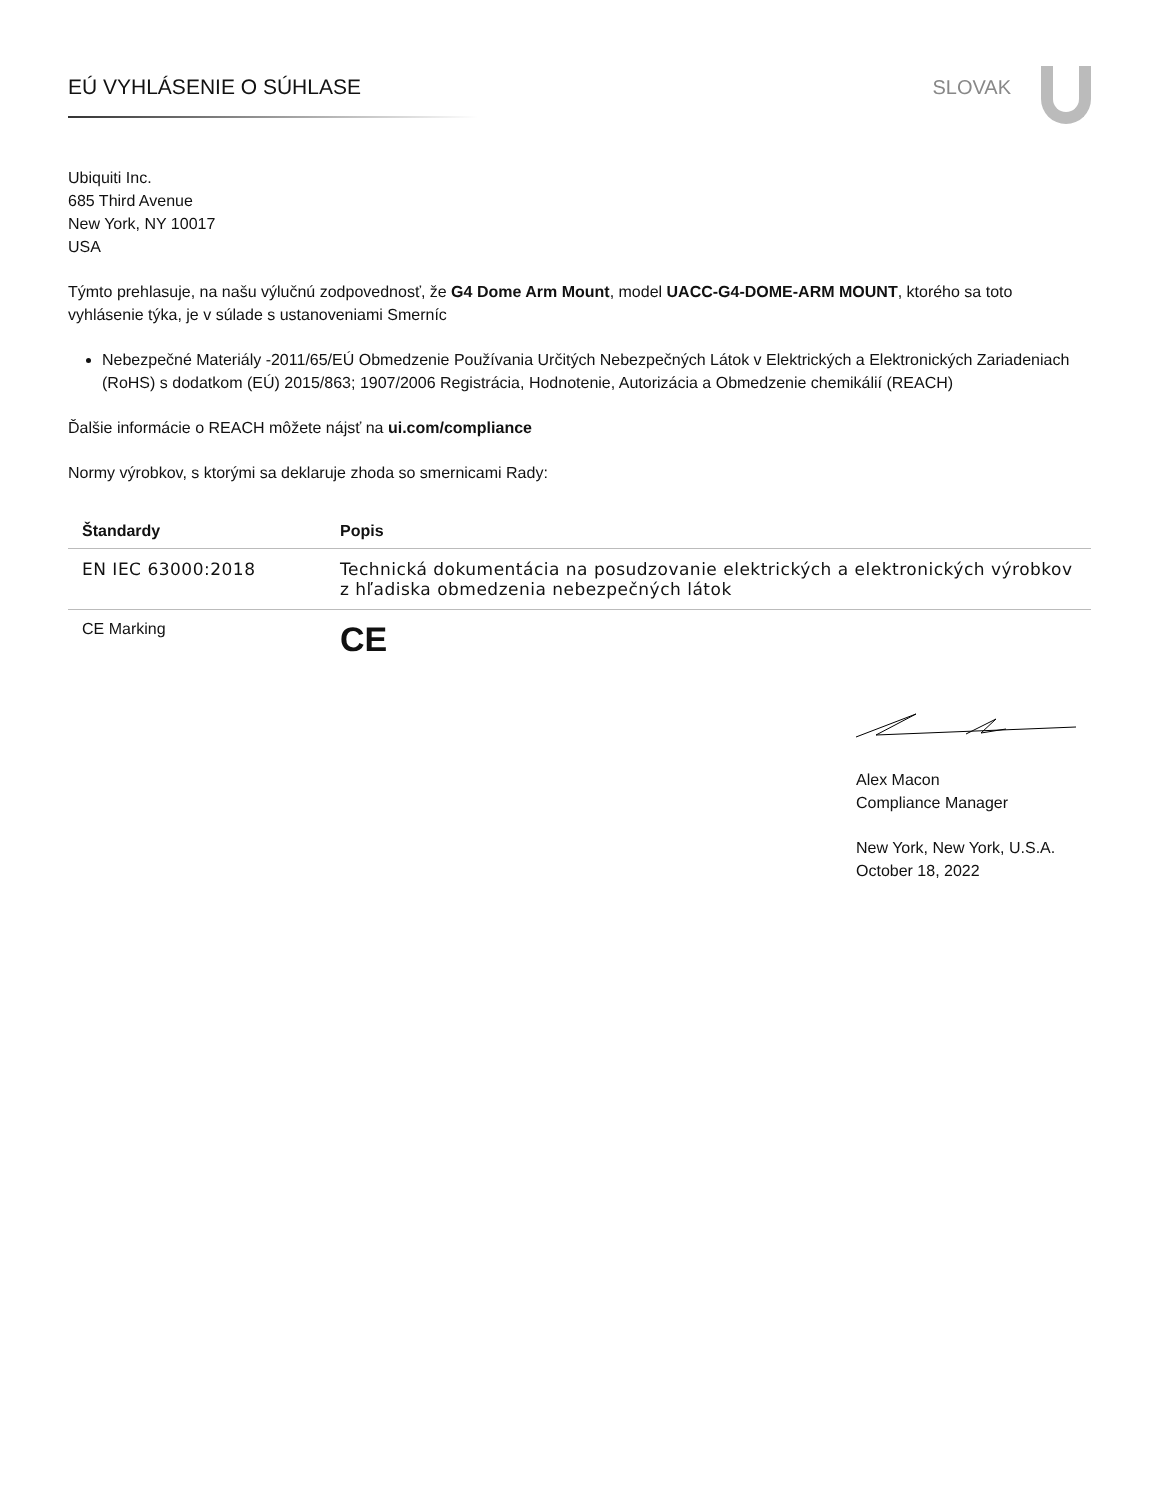EÚ VYHLÁSENIE O SÚHLASE SLOVAK
Ubiquiti Inc.
685 Third Avenue
New York, NY 10017
USA
Týmto prehlasuje, na našu výlučnú zodpovednosť, že G4 Dome Arm Mount, model UACC-G4-DOME-ARM MOUNT, ktorého sa toto vyhlásenie týka, je v súlade s ustanoveniami Smerníc
Nebezpečné Materiály -2011/65/EÚ Obmedzenie Používania Určitých Nebezpečných Látok v Elektrických a Elektronických Zariadeniach (RoHS) s dodatkom (EÚ) 2015/863; 1907/2006 Registrácia, Hodnotenie, Autorizácia a Obmedzenie chemikálií (REACH)
Ďalšie informácie o REACH môžete nájsť na ui.com/compliance
Normy výrobkov, s ktorými sa deklaruje zhoda so smernicami Rady:
| Štandardy | Popis |
| --- | --- |
| EN IEC 63000:2018 | Technická dokumentácia na posudzovanie elektrických a elektronických výrobkov z hľadiska obmedzenia nebezpečných látok |
| CE Marking | CE |
Alex Macon
Compliance Manager
New York, New York, U.S.A.
October 18, 2022